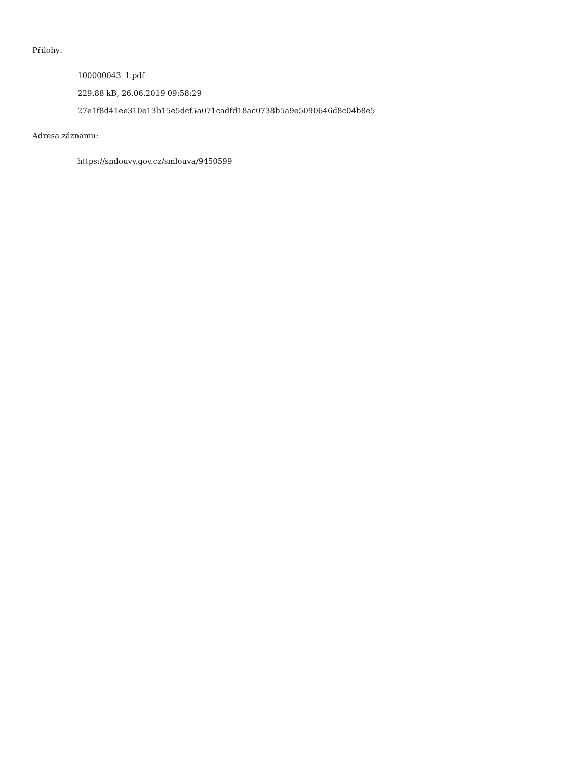Přílohy:
100000043_1.pdf
229.88 kB, 26.06.2019 09:58:29
27e1f8d41ee310e13b15e5dcf5a071cadfd18ac0738b5a9e5090646d8c04b8e5
Adresa záznamu:
https://smlouvy.gov.cz/smlouva/9450599